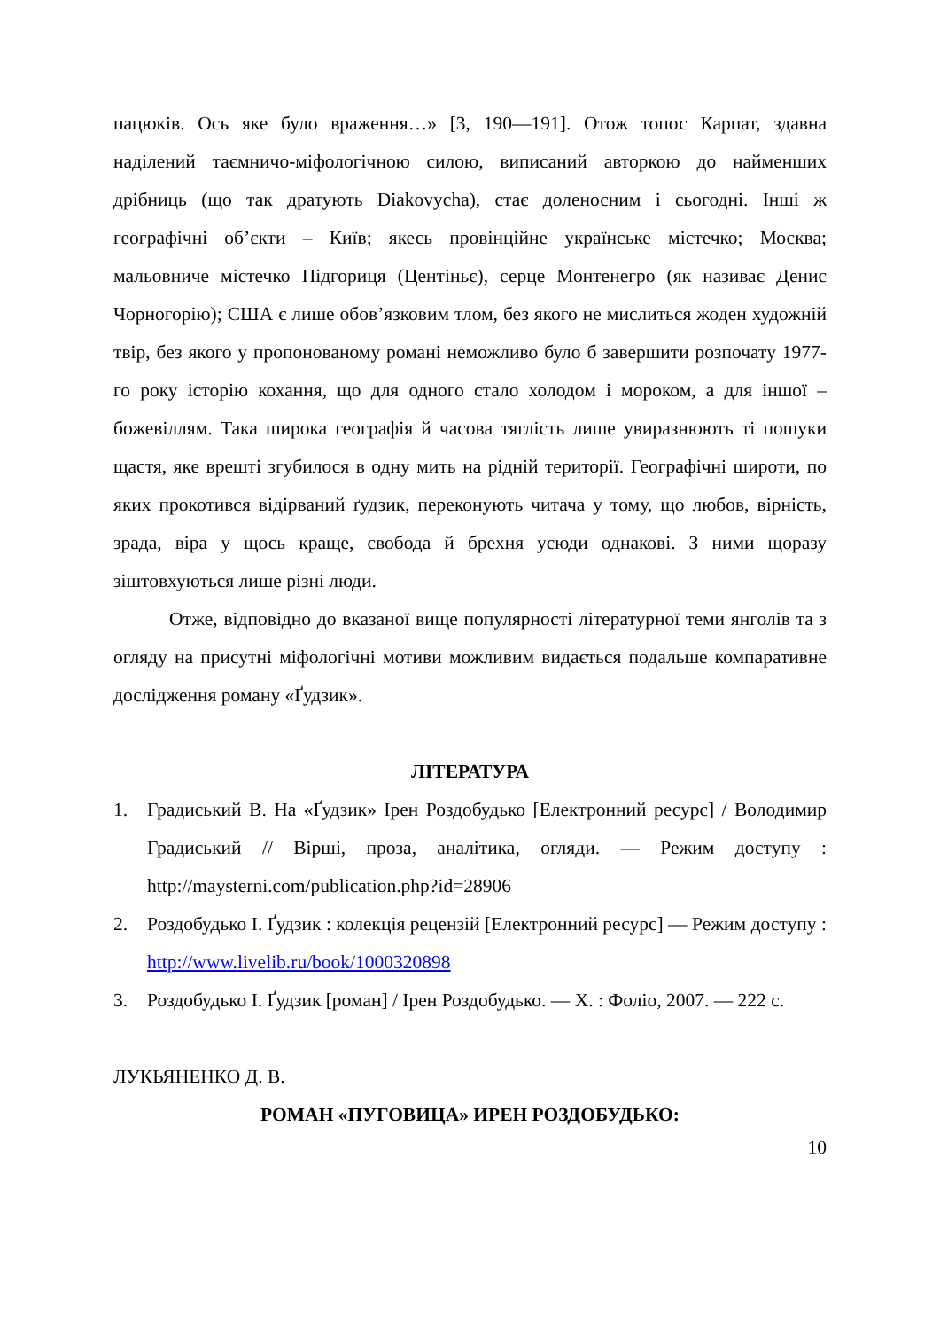пацюків. Ось яке було враження…» [3, 190—191]. Отож топос Карпат, здавна наділений таємничо-міфологічною силою, виписаний авторкою до найменших дрібниць (що так дратують Diakovycha), стає доленосним і сьогодні. Інші ж географічні об’єкти – Київ; якесь провінційне українське містечко; Москва; мальовниче містечко Підгориця (Центіньє), серце Монтенегро (як називає Денис Чорногорію); США є лише обов’язковим тлом, без якого не мислиться жоден художній твір, без якого у пропонованому романі неможливо було б завершити розпочату 1977-го року історію кохання, що для одного стало холодом і мороком, а для іншої – божевіллям. Така широка географія й часова тяглість лише увиразнюють ті пошуки щастя, яке врешті згубилося в одну мить на рідній території. Географічні широти, по яких прокотився відірваний ґудзик, переконують читача у тому, що любов, вірність, зрада, віра у щось краще, свобода й брехня усюди однакові. З ними щоразу зіштовхуються лише різні люди.
Отже, відповідно до вказаної вище популярності літературної теми янголів та з огляду на присутні міфологічні мотиви можливим видається подальше компаративне дослідження роману «Ґудзик».
ЛІТЕРАТУРА
1. Градиський В. На «Ґудзик» Ірен Роздобудько [Електронний ресурс] / Володимир Градиський // Вірші, проза, аналітика, огляди. — Режим доступу : http://maysterni.com/publication.php?id=28906
2. Роздобудько І. Ґудзик : колекція рецензій [Електронний ресурс] — Режим доступу : http://www.livelib.ru/book/1000320898
3. Роздобудько І. Ґудзик [роман] / Ірен Роздобудько. — Х. : Фоліо, 2007. — 222 с.
ЛУКЬЯНЕНКО Д. В.
РОМАН «ПУГОВИЦА» ИРЕН РОЗДОБУДЬКО:
10